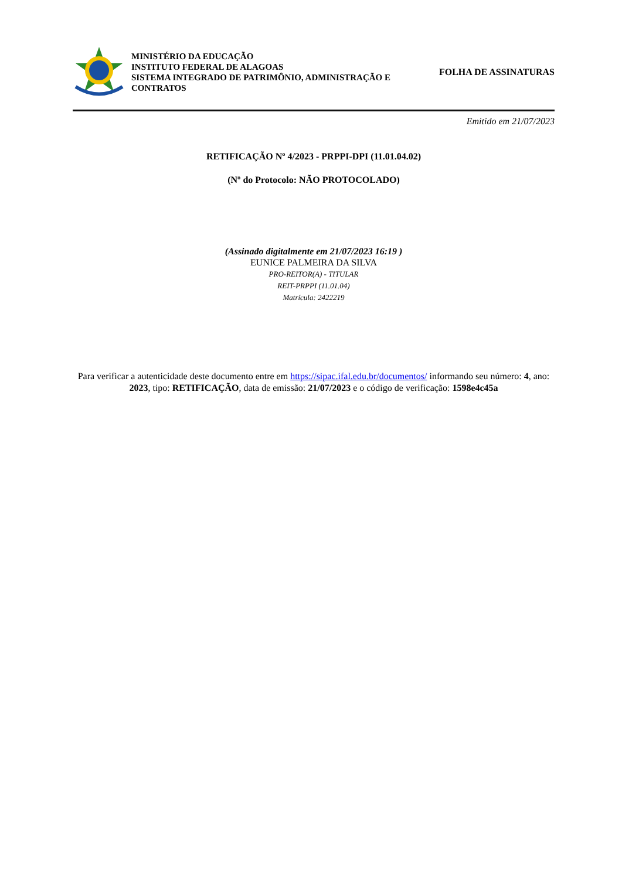MINISTÉRIO DA EDUCAÇÃO
INSTITUTO FEDERAL DE ALAGOAS
SISTEMA INTEGRADO DE PATRIMÔNIO, ADMINISTRAÇÃO E CONTRATOS
FOLHA DE ASSINATURAS
Emitido em 21/07/2023
RETIFICAÇÃO Nº 4/2023 - PRPPI-DPI (11.01.04.02)
(Nº do Protocolo: NÃO PROTOCOLADO)
(Assinado digitalmente em 21/07/2023 16:19 )
EUNICE PALMEIRA DA SILVA
PRO-REITOR(A) - TITULAR
REIT-PRPPI (11.01.04)
Matrícula: 2422219
Para verificar a autenticidade deste documento entre em https://sipac.ifal.edu.br/documentos/ informando seu número: 4, ano: 2023, tipo: RETIFICAÇÃO, data de emissão: 21/07/2023 e o código de verificação: 1598e4c45a